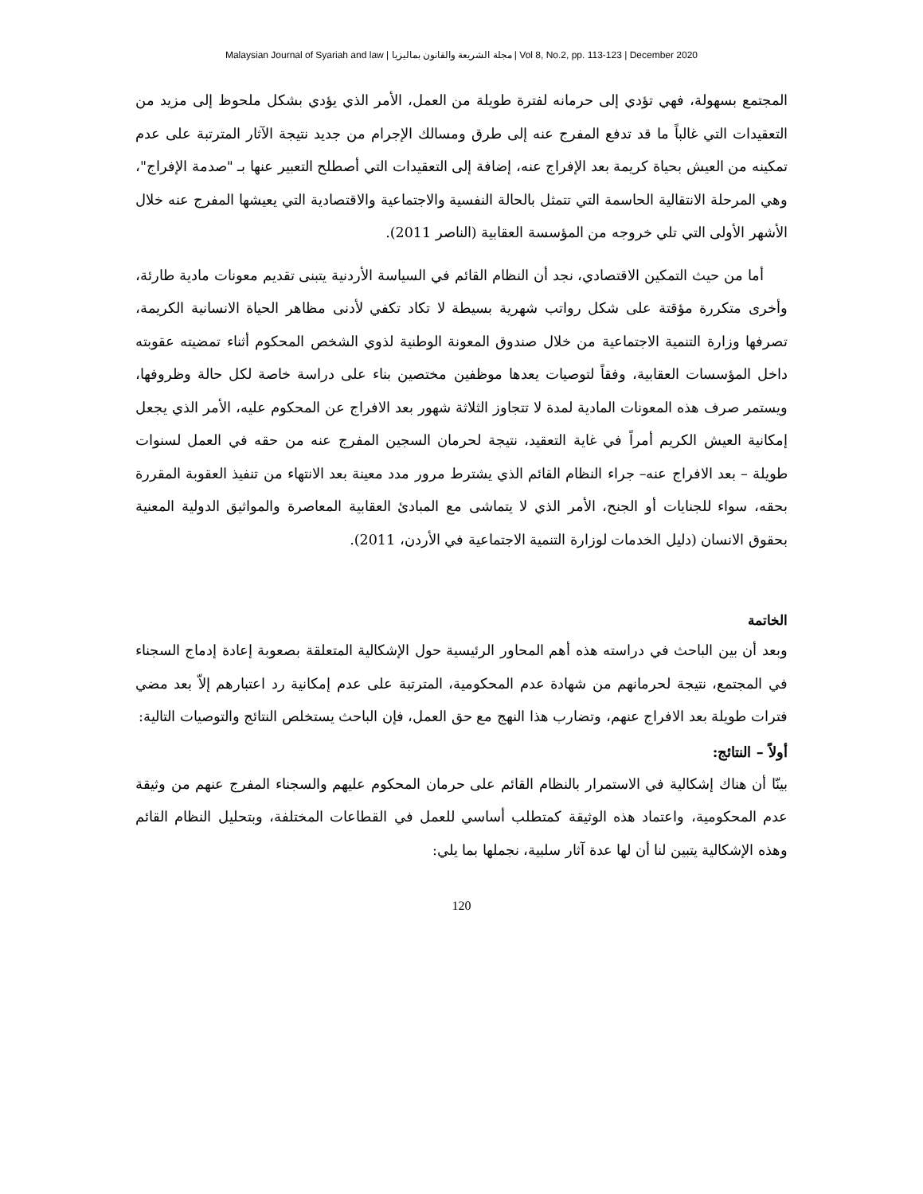Malaysian Journal of Syariah and law | مجلة الشريعة والقانون بماليزيا | Vol 8, No.2, pp. 113-123 | December 2020
المجتمع بسهولة، فهي تؤدي إلى حرمانه لفترة طويلة من العمل، الأمر الذي يؤدي بشكل ملحوظ إلى مزيد من التعقيدات التي غالباً ما قد تدفع المفرج عنه إلى طرق ومسالك الإجرام من جديد نتيجة الآثار المترتبة على عدم تمكينه من العيش بحياة كريمة بعد الإفراج عنه، إضافة إلى التعقيدات التي أصطلح التعبير عنها بـ "صدمة الإفراج"، وهي المرحلة الانتقالية الحاسمة التي تتمثل بالحالة النفسية والاجتماعية والاقتصادية التي يعيشها المفرج عنه خلال الأشهر الأولى التي تلي خروجه من المؤسسة العقابية (الناصر 2011).
أما من حيث التمكين الاقتصادي، نجد أن النظام القائم في السياسة الأردنية يتبنى تقديم معونات مادية طارئة، وأخرى متكررة مؤقتة على شكل رواتب شهرية بسيطة لا تكاد تكفي لأدنى مظاهر الحياة الانسانية الكريمة، تصرفها وزارة التنمية الاجتماعية من خلال صندوق المعونة الوطنية لذوي الشخص المحكوم أثناء تمضيته عقوبته داخل المؤسسات العقابية، وفقاً لتوصيات يعدها موظفين مختصين بناء على دراسة خاصة لكل حالة وظروفها، ويستمر صرف هذه المعونات المادية لمدة لا تتجاوز الثلاثة شهور بعد الافراج عن المحكوم عليه، الأمر الذي يجعل إمكانية العيش الكريم أمراً في غاية التعقيد، نتيجة لحرمان السجين المفرج عنه من حقه في العمل لسنوات طويلة – بعد الافراج عنه– جراء النظام القائم الذي يشترط مرور مدد معينة بعد الانتهاء من تنفيذ العقوبة المقررة بحقه، سواء للجنايات أو الجنح، الأمر الذي لا يتماشى مع المبادئ العقابية المعاصرة والمواثيق الدولية المعنية بحقوق الانسان (دليل الخدمات لوزارة التنمية الاجتماعية في الأردن، 2011).
الخاتمة
وبعد أن بين الباحث في دراسته هذه أهم المحاور الرئيسية حول الإشكالية المتعلقة بصعوبة إعادة إدماج السجناء في المجتمع، نتيجة لحرمانهم من شهادة عدم المحكومية، المترتبة على عدم إمكانية رد اعتبارهم إلاّ بعد مضي فترات طويلة بعد الافراج عنهم، وتضارب هذا النهج مع حق العمل، فإن الباحث يستخلص النتائج والتوصيات التالية:
أولاً – النتائج:
بينّا أن هناك إشكالية في الاستمرار بالنظام القائم على حرمان المحكوم عليهم والسجناء المفرج عنهم من وثيقة عدم المحكومية، واعتماد هذه الوثيقة كمتطلب أساسي للعمل في القطاعات المختلفة، وبتحليل النظام القائم وهذه الإشكالية يتبين لنا أن لها عدة آثار سلبية، نجملها بما يلي:
120